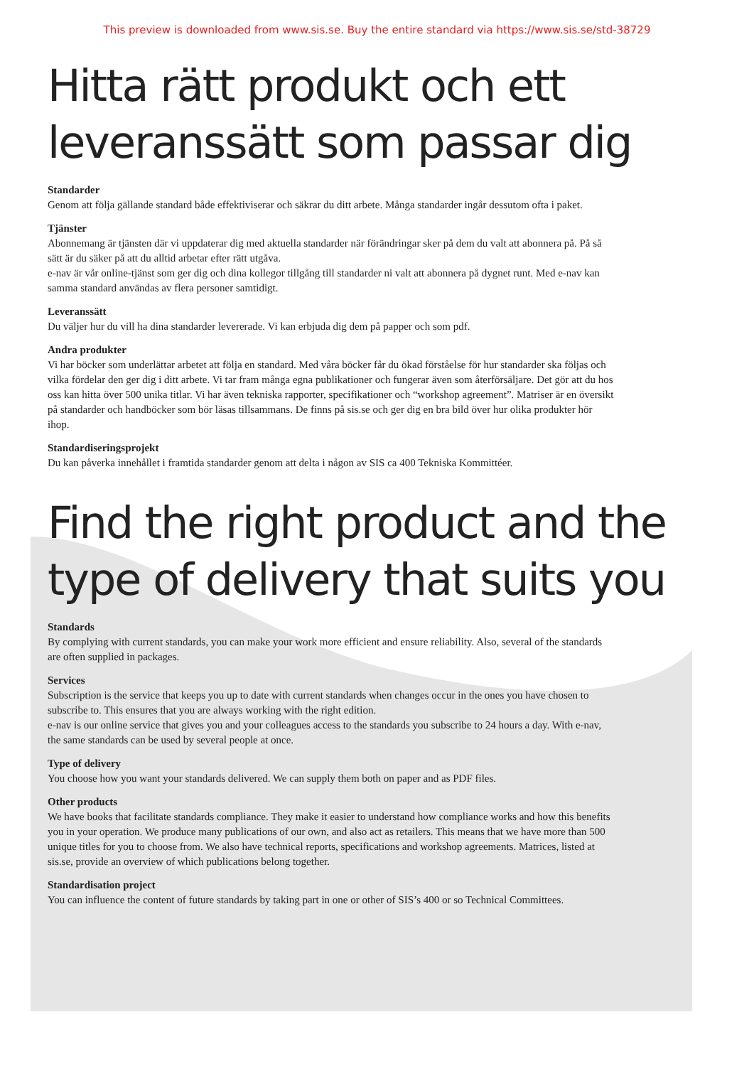This preview is downloaded from www.sis.se. Buy the entire standard via https://www.sis.se/std-38729
Hitta rätt produkt och ett leveranssätt som passar dig
Standarder
Genom att följa gällande standard både effektiviserar och säkrar du ditt arbete. Många standarder ingår dessutom ofta i paket.
Tjänster
Abonnemang är tjänsten där vi uppdaterar dig med aktuella standarder när förändringar sker på dem du valt att abonnera på. På så sätt är du säker på att du alltid arbetar efter rätt utgåva.
e-nav är vår online-tjänst som ger dig och dina kollegor tillgång till standarder ni valt att abonnera på dygnet runt. Med e-nav kan samma standard användas av flera personer samtidigt.
Leveranssätt
Du väljer hur du vill ha dina standarder levererade. Vi kan erbjuda dig dem på papper och som pdf.
Andra produkter
Vi har böcker som underlättar arbetet att följa en standard. Med våra böcker får du ökad förståelse för hur standarder ska följas och vilka fördelar den ger dig i ditt arbete. Vi tar fram många egna publikationer och fungerar även som återförsäljare. Det gör att du hos oss kan hitta över 500 unika titlar. Vi har även tekniska rapporter, specifikationer och “workshop agreement”. Matriser är en översikt på standarder och handböcker som bör läsas tillsammans. De finns på sis.se och ger dig en bra bild över hur olika produkter hör ihop.
Standardiseringsprojekt
Du kan påverka innehållet i framtida standarder genom att delta i någon av SIS ca 400 Tekniska Kommittéer.
Find the right product and the type of delivery that suits you
Standards
By complying with current standards, you can make your work more efficient and ensure reliability. Also, several of the standards are often supplied in packages.
Services
Subscription is the service that keeps you up to date with current standards when changes occur in the ones you have chosen to subscribe to. This ensures that you are always working with the right edition.
e-nav is our online service that gives you and your colleagues access to the standards you subscribe to 24 hours a day. With e-nav, the same standards can be used by several people at once.
Type of delivery
You choose how you want your standards delivered. We can supply them both on paper and as PDF files.
Other products
We have books that facilitate standards compliance. They make it easier to understand how compliance works and how this benefits you in your operation. We produce many publications of our own, and also act as retailers. This means that we have more than 500 unique titles for you to choose from. We also have technical reports, specifications and workshop agreements. Matrices, listed at sis.se, provide an overview of which publications belong together.
Standardisation project
You can influence the content of future standards by taking part in one or other of SIS’s 400 or so Technical Committees.